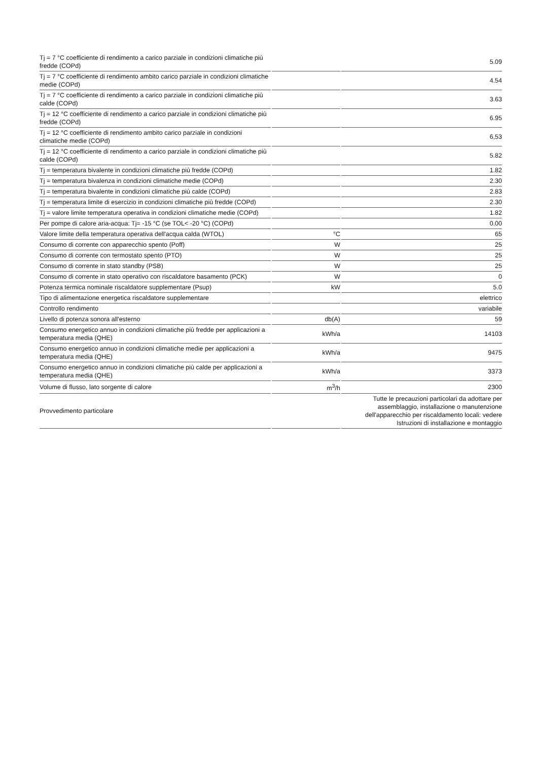| Tj = 7 °C coefficiente di rendimento a carico parziale in condizioni climatiche più fredde (COPd) | | 5.09 |
| Tj = 7 °C coefficiente di rendimento ambito carico parziale in condizioni climatiche medie (COPd) | | 4.54 |
| Tj = 7 °C coefficiente di rendimento a carico parziale in condizioni climatiche più calde (COPd) | | 3.63 |
| Tj = 12 °C coefficiente di rendimento a carico parziale in condizioni climatiche più fredde (COPd) | | 6.95 |
| Tj = 12 °C coefficiente di rendimento ambito carico parziale in condizioni climatiche medie (COPd) | | 6,53 |
| Tj = 12 °C coefficiente di rendimento a carico parziale in condizioni climatiche più calde (COPd) | | 5.82 |
| Tj = temperatura bivalente in condizioni climatiche più fredde (COPd) | | 1.82 |
| Tj = temperatura bivalenza in condizioni climatiche medie (COPd) | | 2.30 |
| Tj = temperatura bivalente in condizioni climatiche più calde (COPd) | | 2.83 |
| Tj = temperatura limite di esercizio in condizioni climatiche più fredde (COPd) | | 2.30 |
| Tj = valore limite temperatura operativa in condizioni climatiche medie (COPd) | | 1.82 |
| Per pompe di calore aria-acqua: Tj= -15 °C (se TOL< -20 °C) (COPd) | | 0.00 |
| Valore limite della temperatura operativa dell'acqua calda (WTOL) | °C | 65 |
| Consumo di corrente con apparecchio spento (Poff) | W | 25 |
| Consumo di corrente con termostato spento (PTO) | W | 25 |
| Consumo di corrente in stato standby (PSB) | W | 25 |
| Consumo di corrente in stato operativo con riscaldatore basamento (PCK) | W | 0 |
| Potenza termica nominale riscaldatore supplementare (Psup) | kW | 5.0 |
| Tipo di alimentazione energetica riscaldatore supplementare | | elettrico |
| Controllo rendimento | | variabile |
| Livello di potenza sonora all'esterno | db(A) | 59 |
| Consumo energetico annuo in condizioni climatiche più fredde per applicazioni a temperatura media (QHE) | kWh/a | 14103 |
| Consumo energetico annuo in condizioni climatiche medie per applicazioni a temperatura media (QHE) | kWh/a | 9475 |
| Consumo energetico annuo in condizioni climatiche più calde per applicazioni a temperatura media (QHE) | kWh/a | 3373 |
| Volume di flusso, lato sorgente di calore | m<sup>3</sup>/h | 2300 |
| Provvedimento particolare | | Tutte le precauzioni particolari da adottare per assemblaggio, installazione o manutenzione dell'apparecchio per riscaldamento locali: vedere Istruzioni di installazione e montaggio |